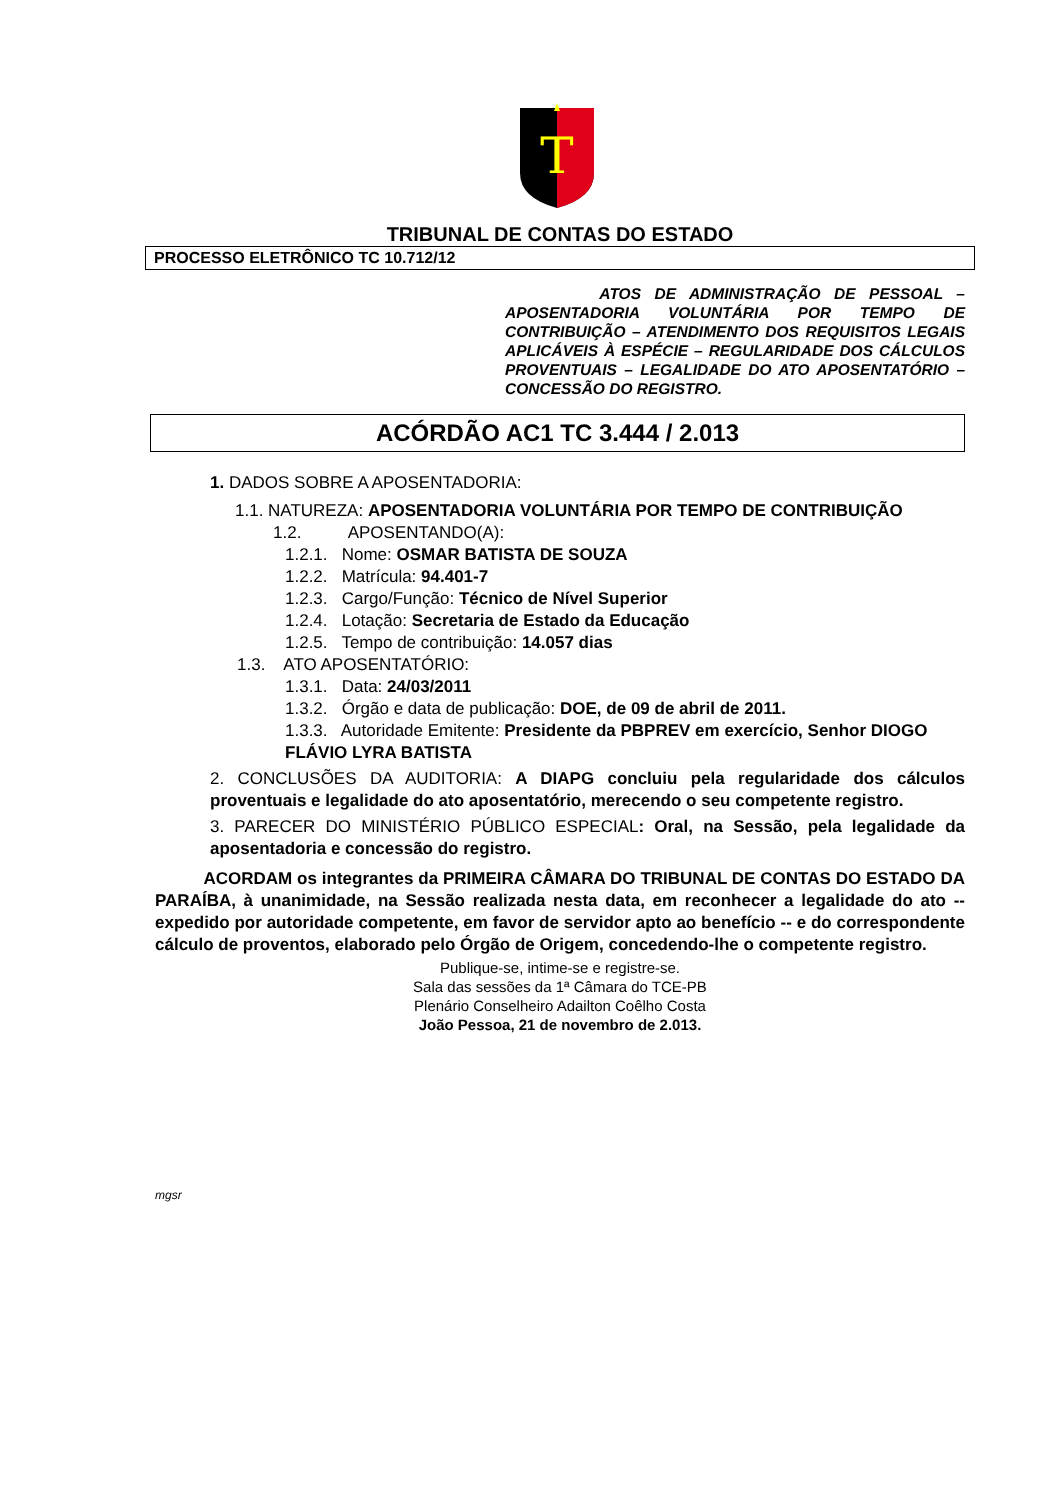T
TRIBUNAL DE CONTAS DO ESTADO
PROCESSO ELETRÔNICO TC 10.712/12
ATOS DE ADMINISTRAÇÃO DE PESSOAL – APOSENTADORIA VOLUNTÁRIA POR TEMPO DE CONTRIBUIÇÃO – ATENDIMENTO DOS REQUISITOS LEGAIS APLICÁVEIS À ESPÉCIE – REGULARIDADE DOS CÁLCULOS PROVENTUAIS – LEGALIDADE DO ATO APOSENTATÓRIO – CONCESSÃO DO REGISTRO.
ACÓRDÃO AC1 TC 3.444 / 2.013
1. DADOS SOBRE A APOSENTADORIA:
1.1. NATUREZA: APOSENTADORIA VOLUNTÁRIA POR TEMPO DE CONTRIBUIÇÃO
1.2. APOSENTANDO(A):
1.2.1. Nome: OSMAR BATISTA DE SOUZA
1.2.2. Matrícula: 94.401-7
1.2.3. Cargo/Função: Técnico de Nível Superior
1.2.4. Lotação: Secretaria de Estado da Educação
1.2.5. Tempo de contribuição: 14.057 dias
1.3. ATO APOSENTATÓRIO:
1.3.1. Data: 24/03/2011
1.3.2. Órgão e data de publicação: DOE, de 09 de abril de 2011.
1.3.3. Autoridade Emitente: Presidente da PBPREV em exercício, Senhor DIOGO FLÁVIO LYRA BATISTA
2. CONCLUSÕES DA AUDITORIA: A DIAPG concluiu pela regularidade dos cálculos proventuais e legalidade do ato aposentatório, merecendo o seu competente registro.
3. PARECER DO MINISTÉRIO PÚBLICO ESPECIAL: Oral, na Sessão, pela legalidade da aposentadoria e concessão do registro.
ACORDAM os integrantes da PRIMEIRA CÂMARA DO TRIBUNAL DE CONTAS DO ESTADO DA PARAÍBA, à unanimidade, na Sessão realizada nesta data, em reconhecer a legalidade do ato -- expedido por autoridade competente, em favor de servidor apto ao benefício -- e do correspondente cálculo de proventos, elaborado pelo Órgão de Origem, concedendo-lhe o competente registro.
Publique-se, intime-se e registre-se.
Sala das sessões da 1ª Câmara do TCE-PB
Plenário Conselheiro Adailton Coêlho Costa
João Pessoa, 21 de novembro de 2.013.
mgsr